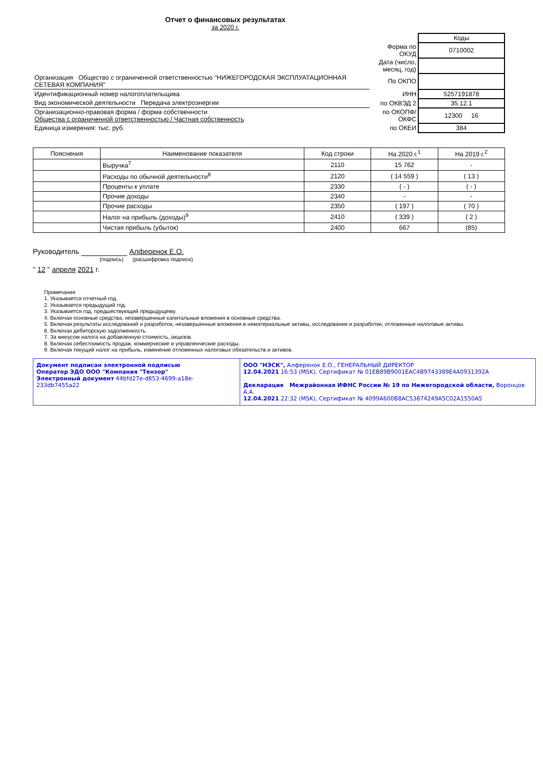Отчет о финансовых результатах
за 2020 г.
| | | Коды |
| | Форма по ОКУД | 0710002 |
| | Дата (число, месяц, год) | |
| Организация Общество с ограниченной ответственностью "НИЖЕГОРОДСКАЯ ЭКСПЛУАТАЦИОННАЯ СЕТЕВАЯ КОМПАНИЯ" | По ОКПО | |
| Идентификационный номер налогоплательщика | ИНН | 5257191878 |
| Вид экономической деятельности Передача электроэнергии | по ОКВЭД 2 | 35.12.1 |
| Организационно-правовая форма / форма собственности Общества с ограниченной ответственностью / Частная собственность | по ОКОПФ/ОКФС | 12300 16 |
| Единица измерения: тыс. руб. | по ОКЕИ | 384 |
| Пояснения | Наименование показателя | Код строки | На 2020 г.<sup>1</sup> | На 2019 г.<sup>2</sup> |
| --- | --- | --- | --- | --- |
| | Выручка<sup>7</sup> | 2110 | 15 762 | - |
| | Расходы по обычной деятельности<sup>8</sup> | 2120 | ( 14 559 ) | ( 13 ) |
| | Проценты к уплате | 2330 | ( - ) | ( - ) |
| | Прочие доходы | 2340 | - | - |
| | Прочие расходы | 2350 | ( 197 ) | ( 70 ) |
| | Налог на прибыль (доходы)<sup>9</sup> | 2410 | ( 339 ) | ( 2 ) |
| | Чистая прибыль (убыток) | 2400 | 667 | (85) |
Руководитель Алференок Е.О.
(подпись) (расшифровка подписи)
" 12 " апреля 2021 г.
Примечания
1. Указывается отчетный год.
2. Указывается предыдущий год.
3. Указывается год, предшествующий предыдущему.
4. Включая основные средства, незавершенные капитальные вложения в основные средства.
5. Включая результаты исследований и разработок, незавершенные вложения в нематериальные активы, исследования и разработки, отложенные налоговые активы.
6. Включая дебиторскую задолженность.
7. За минусом налога на добавленную стоимость, акцизов.
8. Включая себестоимость продаж, коммерческие и управленческие расходы.
9. Включая текущий налог на прибыль, изменение отложенных налоговых обязательств и активов.
| Документ подписан электронной подписью Оператор ЭДО ООО "Компания "Тензор" Электронный документ 44bfd27e-d853-4699-a18e-233db7455a22 | ООО "НЭСК", Алференок Е.О., ГЕНЕРАЛЬНЫЙ ДИРЕКТОР 12.04.2021 16:53 (MSK), Сертификат № 01EB89B9001EAC4B9743389E4A0931392A Декларация Межрайонная ИФНС России № 19 по Нижегородской области, Воронцов А.А. 12.04.2021 22:32 (MSK), Сертификат № 4099A600B8AC53874249A5C02A1550A5 |